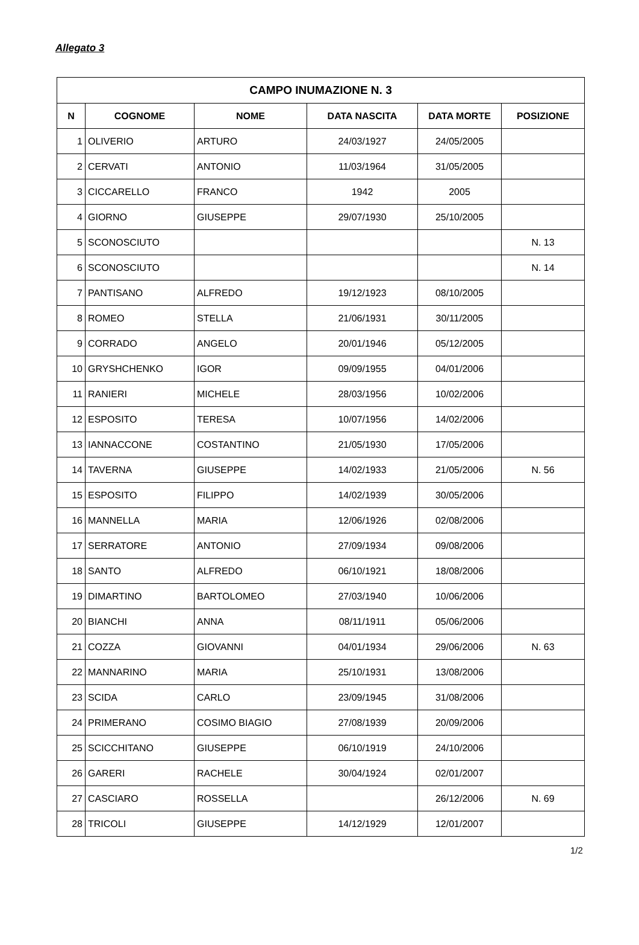Allegato 3
| CAMPO INUMAZIONE N. 3 | | | | | |
| --- | --- | --- | --- | --- | --- |
| N | COGNOME | NOME | DATA NASCITA | DATA MORTE | POSIZIONE |
| 1 | OLIVERIO | ARTURO | 24/03/1927 | 24/05/2005 | |
| 2 | CERVATI | ANTONIO | 11/03/1964 | 31/05/2005 | |
| 3 | CICCARELLO | FRANCO | 1942 | 2005 | |
| 4 | GIORNO | GIUSEPPE | 29/07/1930 | 25/10/2005 | |
| 5 | SCONOSCIUTO | | | | N. 13 |
| 6 | SCONOSCIUTO | | | | N. 14 |
| 7 | PANTISANO | ALFREDO | 19/12/1923 | 08/10/2005 | |
| 8 | ROMEO | STELLA | 21/06/1931 | 30/11/2005 | |
| 9 | CORRADO | ANGELO | 20/01/1946 | 05/12/2005 | |
| 10 | GRYSHCHENKO | IGOR | 09/09/1955 | 04/01/2006 | |
| 11 | RANIERI | MICHELE | 28/03/1956 | 10/02/2006 | |
| 12 | ESPOSITO | TERESA | 10/07/1956 | 14/02/2006 | |
| 13 | IANNACCONE | COSTANTINO | 21/05/1930 | 17/05/2006 | |
| 14 | TAVERNA | GIUSEPPE | 14/02/1933 | 21/05/2006 | N. 56 |
| 15 | ESPOSITO | FILIPPO | 14/02/1939 | 30/05/2006 | |
| 16 | MANNELLA | MARIA | 12/06/1926 | 02/08/2006 | |
| 17 | SERRATORE | ANTONIO | 27/09/1934 | 09/08/2006 | |
| 18 | SANTO | ALFREDO | 06/10/1921 | 18/08/2006 | |
| 19 | DIMARTINO | BARTOLOMEO | 27/03/1940 | 10/06/2006 | |
| 20 | BIANCHI | ANNA | 08/11/1911 | 05/06/2006 | |
| 21 | COZZA | GIOVANNI | 04/01/1934 | 29/06/2006 | N. 63 |
| 22 | MANNARINO | MARIA | 25/10/1931 | 13/08/2006 | |
| 23 | SCIDA | CARLO | 23/09/1945 | 31/08/2006 | |
| 24 | PRIMERANO | COSIMO BIAGIO | 27/08/1939 | 20/09/2006 | |
| 25 | SCICCHITANO | GIUSEPPE | 06/10/1919 | 24/10/2006 | |
| 26 | GARERI | RACHELE | 30/04/1924 | 02/01/2007 | |
| 27 | CASCIARO | ROSSELLA | | 26/12/2006 | N. 69 |
| 28 | TRICOLI | GIUSEPPE | 14/12/1929 | 12/01/2007 | |
1/2